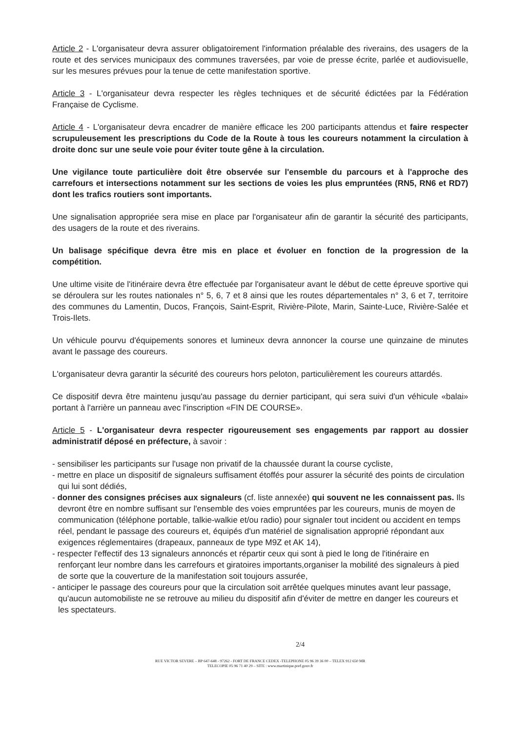Article 2 - L'organisateur devra assurer obligatoirement l'information préalable des riverains, des usagers de la route et des services municipaux des communes traversées, par voie de presse écrite, parlée et audiovisuelle, sur les mesures prévues pour la tenue de cette manifestation sportive.
Article 3 - L'organisateur devra respecter les règles techniques et de sécurité édictées par la Fédération Française de Cyclisme.
Article 4 - L'organisateur devra encadrer de manière efficace les 200 participants attendus et faire respecter scrupuleusement les prescriptions du Code de la Route à tous les coureurs notamment la circulation à droite donc sur une seule voie pour éviter toute gêne à la circulation.
Une vigilance toute particulière doit être observée sur l'ensemble du parcours et à l'approche des carrefours et intersections notamment sur les sections de voies les plus empruntées (RN5, RN6 et RD7) dont les trafics routiers sont importants.
Une signalisation appropriée sera mise en place par l'organisateur afin de garantir la sécurité des participants, des usagers de la route et des riverains.
Un balisage spécifique devra être mis en place et évoluer en fonction de la progression de la compétition.
Une ultime visite de l'itinéraire devra être effectuée par l'organisateur avant le début de cette épreuve sportive qui se déroulera sur les routes nationales n° 5, 6, 7 et 8 ainsi que les routes départementales n° 3, 6 et 7, territoire des communes du Lamentin, Ducos, François, Saint-Esprit, Rivière-Pilote, Marin, Sainte-Luce, Rivière-Salée et Trois-Ilets.
Un véhicule pourvu d'équipements sonores et lumineux devra annoncer la course une quinzaine de minutes avant le passage des coureurs.
L'organisateur devra garantir la sécurité des coureurs hors peloton, particulièrement les coureurs attardés.
Ce dispositif devra être maintenu jusqu'au passage du dernier participant, qui sera suivi d'un véhicule «balai» portant à l'arrière un panneau avec l'inscription «FIN DE COURSE».
Article 5 - L'organisateur devra respecter rigoureusement ses engagements par rapport au dossier administratif déposé en préfecture, à savoir :
- sensibiliser les participants sur l'usage non privatif de la chaussée durant la course cycliste,
- mettre en place un dispositif de signaleurs suffisament étoffés pour assurer la sécurité des points de circulation qui lui sont dédiés,
- donner des consignes précises aux signaleurs (cf. liste annexée) qui souvent ne les connaissent pas. Ils devront être en nombre suffisant sur l'ensemble des voies empruntées par les coureurs, munis de moyen de communication (téléphone portable, talkie-walkie et/ou radio) pour signaler tout incident ou accident en temps réel, pendant le passage des coureurs et, équipés d'un matériel de signalisation approprié répondant aux exigences réglementaires (drapeaux, panneaux de type M9Z et AK 14),
- respecter l'effectif des 13 signaleurs annoncés et répartir ceux qui sont à pied le long de l'itinéraire en renforçant leur nombre dans les carrefours et giratoires importants,organiser la mobilité des signaleurs à pied de sorte que la couverture de la manifestation soit toujours assurée,
- anticiper le passage des coureurs pour que la circulation soit arrêtée quelques minutes avant leur passage, qu'aucun automobiliste ne se retrouve au milieu du dispositif afin d'éviter de mettre en danger les coureurs et les spectateurs.
2/4
RUE VICTOR SEVERE – BP 647-648 - 97262 - FORT DE FRANCE CEDEX -TELEPHONE 05 96 39 36 00 – TELEX 912 650 MR
TELECOPIE 05 96 71 40 29 – SITE : www.martinique.pref.gouv.fr